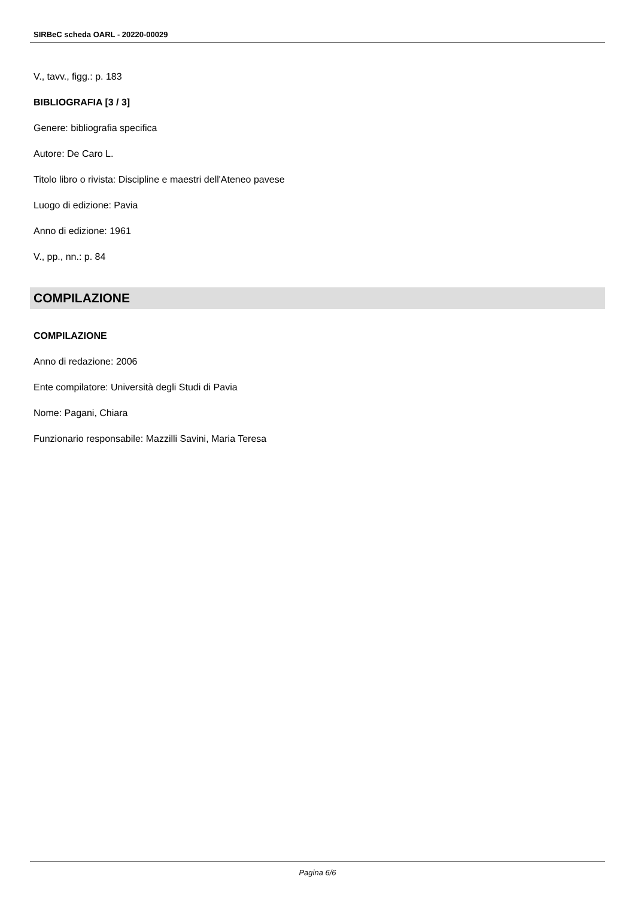SIRBeC scheda OARL - 20220-00029
V., tavv., figg.: p. 183
BIBLIOGRAFIA [3 / 3]
Genere: bibliografia specifica
Autore: De Caro L.
Titolo libro o rivista: Discipline e maestri dell'Ateneo pavese
Luogo di edizione: Pavia
Anno di edizione: 1961
V., pp., nn.: p. 84
COMPILAZIONE
COMPILAZIONE
Anno di redazione: 2006
Ente compilatore: Università degli Studi di Pavia
Nome: Pagani, Chiara
Funzionario responsabile: Mazzilli Savini, Maria Teresa
Pagina 6/6